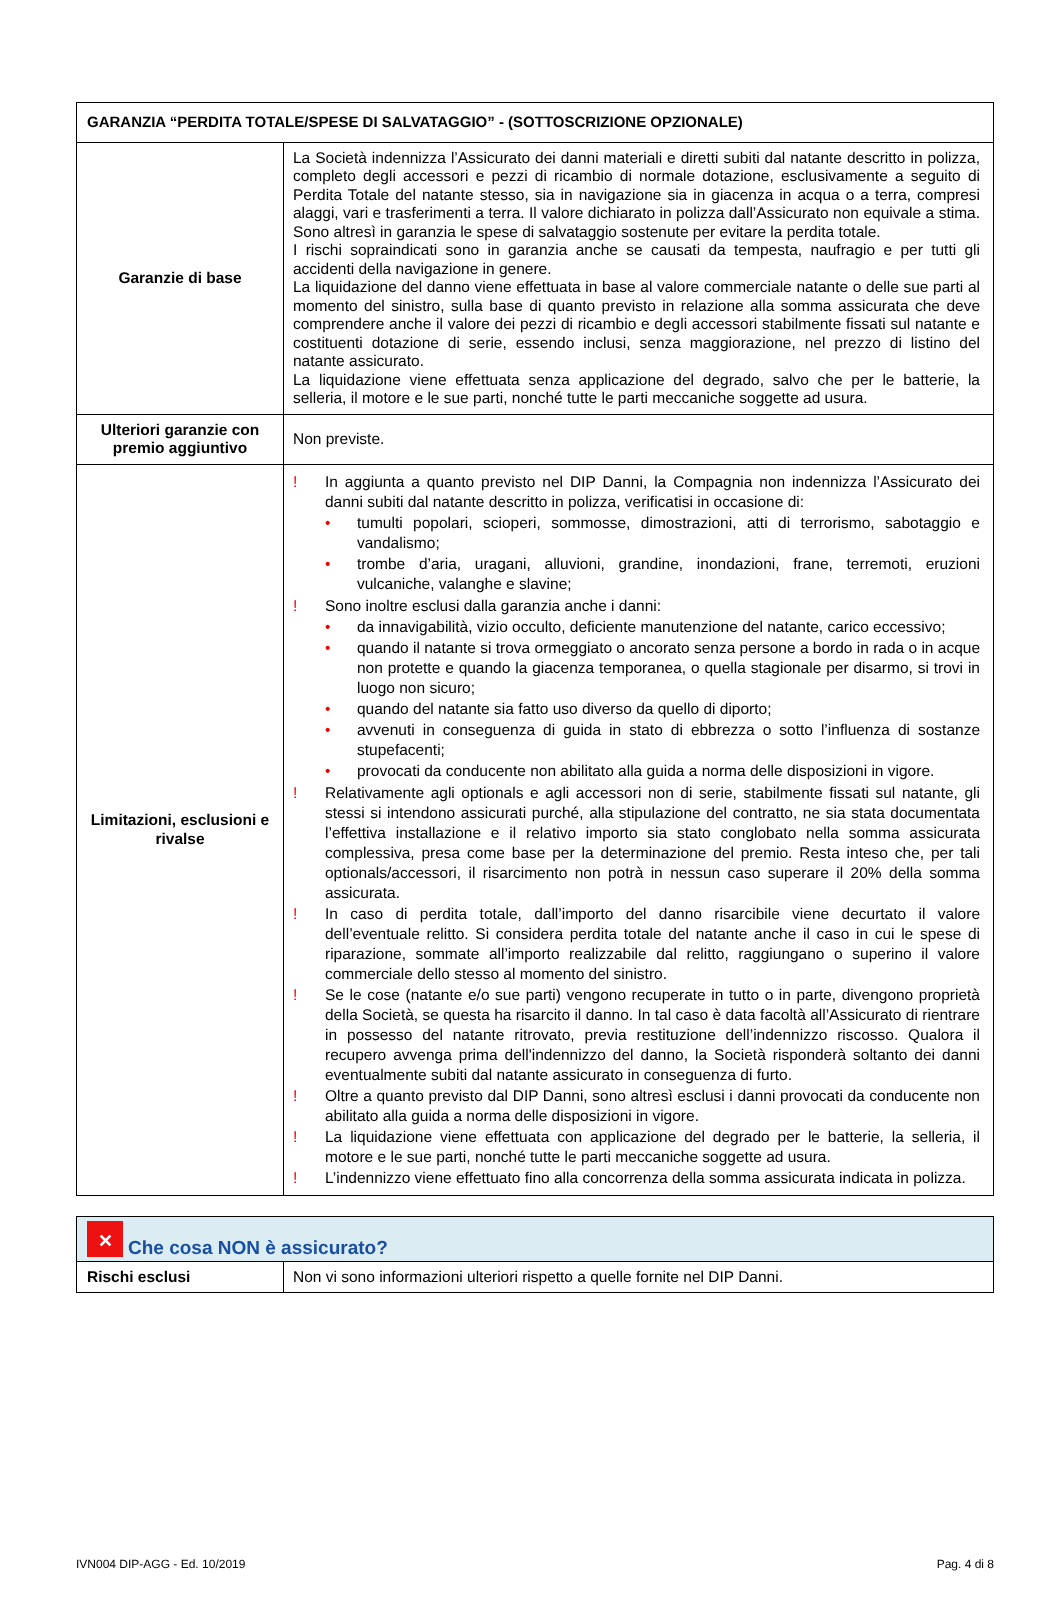| GARANZIA “PERDITA TOTALE/SPESE DI SALVATAGGIO” - (SOTTOSCRIZIONE OPZIONALE) | |
| --- | --- |
| Garanzie di base | La Società indennizza l’Assicurato dei danni materiali e diretti subiti dal natante descritto in polizza, completo degli accessori e pezzi di ricambio di normale dotazione, esclusivamente a seguito di Perdita Totale del natante stesso, sia in navigazione sia in giacenza in acqua o a terra, compresi alaggi, vari e trasferimenti a terra. Il valore dichiarato in polizza dall’Assicurato non equivale a stima. Sono altresì in garanzia le spese di salvataggio sostenute per evitare la perdita totale. I rischi sopraindicati sono in garanzia anche se causati da tempesta, naufragio e per tutti gli accidenti della navigazione in genere. La liquidazione del danno viene effettuata in base al valore commerciale natante o delle sue parti al momento del sinistro, sulla base di quanto previsto in relazione alla somma assicurata che deve comprendere anche il valore dei pezzi di ricambio e degli accessori stabilmente fissati sul natante e costituenti dotazione di serie, essendo inclusi, senza maggiorazione, nel prezzo di listino del natante assicurato. La liquidazione viene effettuata senza applicazione del degrado, salvo che per le batterie, la selleria, il motore e le sue parti, nonché tutte le parti meccaniche soggette ad usura. |
| Ulteriori garanzie con premio aggiuntivo | Non previste. |
| Limitazioni, esclusioni e rivalse | ! In aggiunta a quanto previsto nel DIP Danni, la Compagnia non indennizza l’Assicurato dei danni subiti dal natante descritto in polizza, verificatisi in occasione di: • tumulti popolari, scioperi, sommosse, dimostrazioni, atti di terrorismo, sabotaggio e vandalismo; • trombe d’aria, uragani, alluvioni, grandine, inondazioni, frane, terremoti, eruzioni vulcaniche, valanghe e slavine; ! Sono inoltre esclusi dalla garanzia anche i danni: • da innavigabilità, vizio occulto, deficiente manutenzione del natante, carico eccessivo; • quando il natante si trova ormeggiato o ancorato senza persone a bordo in rada o in acque non protette e quando la giacenza temporanea, o quella stagionale per disarmo, si trovi in luogo non sicuro; • quando del natante sia fatto uso diverso da quello di diporto; • avvenuti in conseguenza di guida in stato di ebbrezza o sotto l’influenza di sostanze stupefacenti; • provocati da conducente non abilitato alla guida a norma delle disposizioni in vigore. ! Relativamente agli optionals e agli accessori non di serie, stabilmente fissati sul natante, gli stessi si intendono assicurati purché, alla stipulazione del contratto, ne sia stata documentata l’effettiva installazione e il relativo importo sia stato conglobato nella somma assicurata complessiva, presa come base per la determinazione del premio. Resta inteso che, per tali optionals/accessori, il risarcimento non potrà in nessun caso superare il 20% della somma assicurata. ! In caso di perdita totale, dall’importo del danno risarcibile viene decurtato il valore dell’eventuale relitto. Si considera perdita totale del natante anche il caso in cui le spese di riparazione, sommate all’importo realizzabile dal relitto, raggiungano o superino il valore commerciale dello stesso al momento del sinistro. ! Se le cose (natante e/o sue parti) vengono recuperate in tutto o in parte, divengono proprietà della Società, se questa ha risarcito il danno. In tal caso è data facoltà all’Assicurato di rientrare in possesso del natante ritrovato, previa restituzione dell’indennizzo riscosso. Qualora il recupero avvenga prima dell'indennizzo del danno, la Società risponderà soltanto dei danni eventualmente subiti dal natante assicurato in conseguenza di furto. ! Oltre a quanto previsto dal DIP Danni, sono altresì esclusi i danni provocati da conducente non abilitato alla guida a norma delle disposizioni in vigore. ! La liquidazione viene effettuata con applicazione del degrado per le batterie, la selleria, il motore e le sue parti, nonché tutte le parti meccaniche soggette ad usura. ! L’indennizzo viene effettuato fino alla concorrenza della somma assicurata indicata in polizza. |
| ✕ Che cosa NON è assicurato? | |
| --- | --- |
| Rischi esclusi | Non vi sono informazioni ulteriori rispetto a quelle fornite nel DIP Danni. |
IVN004 DIP-AGG - Ed. 10/2019 Pag. 4 di 8